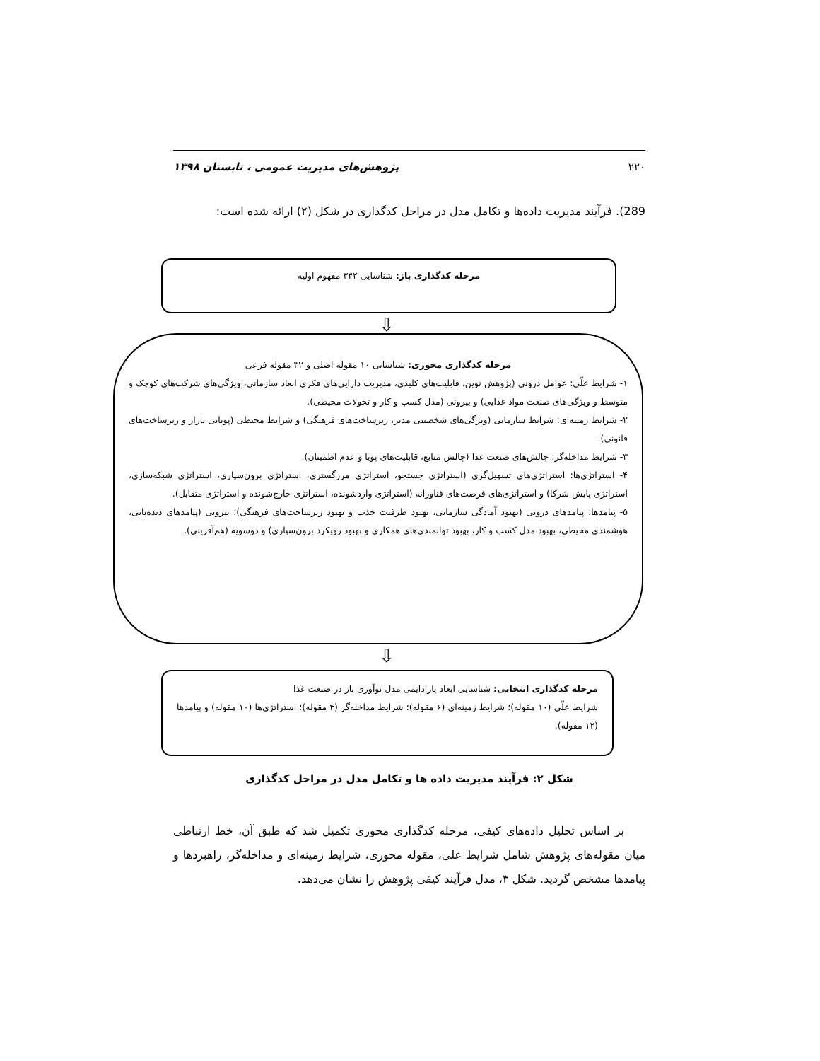۲۲۰ پژوهش‌های مدیریت عمومی ، تابستان ۱۳۹۸
289). فرآیند مدیریت داده‌ها و تکامل مدل در مراحل کدگذاری در شکل (۲) ارائه شده است:
مرحله کدگذاری باز: شناسایی ۳۴۲ مفهوم اولیه
⇩
مرحله کدگذاری محوری: شناسایی ۱۰ مقوله اصلی و ۳۲ مقوله فرعی
۱- شرایط علّی: عوامل درونی (پژوهش نوین، قابلیت‌های کلیدی، مدیریت دارایی‌های فکری ابعاد سازمانی، ویژگی‌های شرکت‌های کوچک و متوسط و ویژگی‌های صنعت مواد غذایی) و بیرونی (مدل کسب و کار و تحولات محیطی).
۲- شرایط زمینه‌ای: شرایط سازمانی (ویژگی‌های شخصیتی مدیر، زیرساخت‌های فرهنگی) و شرایط محیطی (پویایی بازار و زیرساخت‌های قانونی).
۳- شرایط مداخله‌گر: چالش‌های صنعت غذا (چالش منابع، قابلیت‌های پویا و عدم اطمینان).
۴- استراتژی‌ها: استراتژی‌های تسهیل‌گری (استراتژی جستجو، استراتژی مرزگستری، استراتژی برون‌سپاری، استراتژی شبکه‌سازی، استراتژی پایش شرکا) و استراتژی‌های فرصت‌های فناورانه (استراتژی واردشونده، استراتژی خارج‌شونده و استراتژی متقابل).
۵- پیامدها: پیامدهای درونی (بهبود آمادگی سازمانی، بهبود ظرفیت جذب و بهبود زیرساخت‌های فرهنگی)؛ بیرونی (پیامدهای دیده‌بانی، هوشمندی محیطی، بهبود مدل کسب و کار، بهبود توانمندی‌های همکاری و بهبود رویکرد برون‌سپاری) و دوسویه (هم‌آفرینی).
⇩
مرحله کدگذاری انتخابی: شناسایی ابعاد پارادایمی مدل نوآوری باز در صنعت غذا
شرایط علّی (۱۰ مقوله)؛ شرایط زمینه‌ای (۶ مقوله)؛ شرایط مداخله‌گر (۴ مقوله)؛ استراتژی‌ها (۱۰ مقوله) و پیامدها (۱۲ مقوله).
شکل ۲: فرآیند مدیریت داده ها و تکامل مدل در مراحل کدگذاری
بر اساس تحلیل داده‌های کیفی، مرحله کدگذاری محوری تکمیل شد که طبق آن، خط ارتباطی میان مقوله‌های پژوهش شامل شرایط علی، مقوله محوری، شرایط زمینه‌ای و مداخله‌گر، راهبردها و پیامدها مشخص گردید. شکل ۳، مدل فرآیند کیفی پژوهش را نشان می‌دهد.